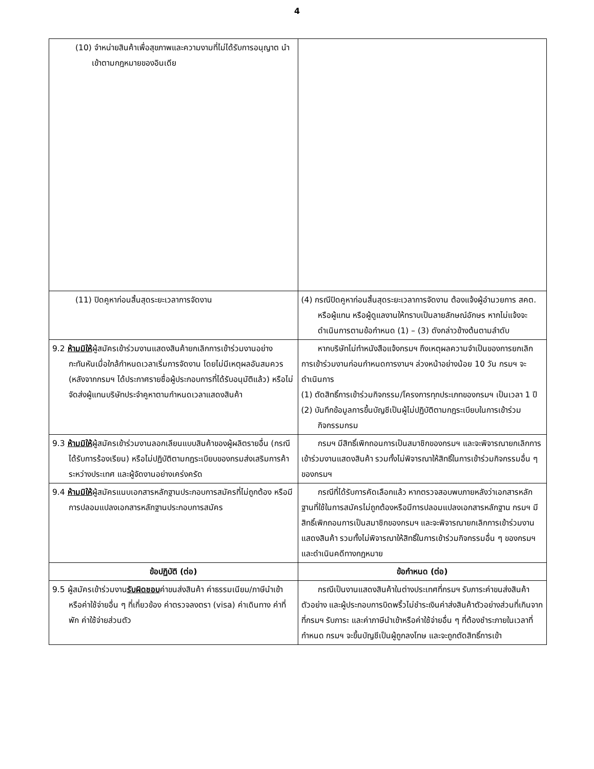4
| (10) จำหน่ายสินค้าเพื่อสุขภาพและความงามที่ไม่ได้รับการอนุญาต นำเข้าตามกฎหมายของอินเดีย | |
| (11) ปิดคูหาก่อนสิ้นสุดระยะเวลาการจัดงาน | (4) กรณีปิดคูหาก่อนสิ้นสุดระยะเวลาการจัดงาน ต้องแจ้งผู้อำนวยการ สคต. หรือผู้แทน หรือผู้ดูแลงานให้ทราบเป็นลายลักษณ์อักษร หากไม่แจ้งจะดำเนินการตามข้อกำหนด (1) – (3) ดังกล่าวข้างต้นตามลำดับ |
| 9.2 ห้ามมิให้ ผู้สมัครเข้าร่วมงานแสดงสินค้ายกเลิกการเข้าร่วมงานอย่างกะทันหันเมื่อใกล้กำหนดเวลาเริ่มการจัดงาน โดยไม่มีเหตุผลอันสมควร (หลังจากกรมฯ ได้ประกาศรายชื่อผู้ประกอบการที่ได้รับอนุมัติแล้ว) หรือไม่จัดส่งผู้แทนบริษัทประจำคูหาตามกำหนดเวลาแสดงสินค้า | หากบริษัทไม่ทำหนังสือแจ้งกรมฯ ถึงเหตุผลความจำเป็นของการยกเลิกการเข้าร่วมงานก่อนกำหนดการงานฯ ล่วงหน้าอย่างน้อย 10 วัน กรมฯ จะดำเนินการ (1) ตัดสิทธิ์การเข้าร่วมกิจกรรม/โครงการทุกประเภทของกรมฯ เป็นเวลา 1 ปี (2) บันทึกข้อมูลการขึ้นบัญชีเป็นผู้ไม่ปฏิบัติตามกฎระเบียบในการเข้าร่วมกิจกรรมกรม |
| 9.3 ห้ามมิให้ ผู้สมัครเข้าร่วมงานลอกเลียนแบบสินค้าของผู้ผลิตรายอื่น (กรณีได้รับการร้องเรียน) หรือไม่ปฏิบัติตามกฎระเบียบของกรมส่งเสริมการค้าระหว่างประเทศ และผู้จัดงานอย่างเคร่งครัด | กรมฯ มีสิทธิ์เพิกถอนการเป็นสมาชิกของกรมฯ และจะพิจารณายกเลิกการเข้าร่วมงานแสดงสินค้า รวมทั้งไม่พิจารณาให้สิทธิ์ในการเข้าร่วมกิจกรรมอื่น ๆ ของกรมฯ |
| 9.4 ห้ามมิให้ ผู้สมัครแนบเอกสารหลักฐานประกอบการสมัครที่ไม่ถูกต้อง หรือมีการปลอมแปลงเอกสารหลักฐานประกอบการสมัคร | กรณีที่ได้รับการคัดเลือกแล้ว หากตรวจสอบพบภายหลังว่าเอกสารหลักฐานที่ใช้ในการสมัครไม่ถูกต้องหรือมีการปลอมแปลงเอกสารหลักฐาน กรมฯ มีสิทธิ์เพิกถอนการเป็นสมาชิกของกรมฯ และจะพิจารณายกเลิกการเข้าร่วมงานแสดงสินค้า รวมทั้งไม่พิจารณาให้สิทธิ์ในการเข้าร่วมกิจกรรมอื่น ๆ ของกรมฯ และดำเนินคดีทางกฎหมาย |
| ข้อปฏิบัติ (ต่อ) | ข้อกำหนด (ต่อ) |
| 9.5 ผู้สมัครเข้าร่วมงาน รับผิดชอบ ค่าขนส่งสินค้า ค่าธรรมเนียม/ภาษีนำเข้าหรือค่าใช้จ่ายอื่น ๆ ที่เกี่ยวข้อง ค่าตรวจลงตรา (visa) ค่าเดินทาง ค่าที่พัก ค่าใช้จ่ายส่วนตัว | กรณีเป็นงานแสดงสินค้าในต่างประเทศที่กรมฯ รับภาระค่าขนส่งสินค้าตัวอย่าง และผู้ประกอบการบิดพริ้วไม่ชำระเงินค่าส่งสินค้าตัวอย่างส่วนที่เกินจากที่กรมฯ รับภาระ และค่าภาษีนำเข้าหรือค่าใช้จ่ายอื่น ๆ ที่ต้องชำระภายในเวลาที่กำหนด กรมฯ จะขึ้นบัญชีเป็นผู้ถูกลงโทษ และจะถูกตัดสิทธิ์การเข้า |